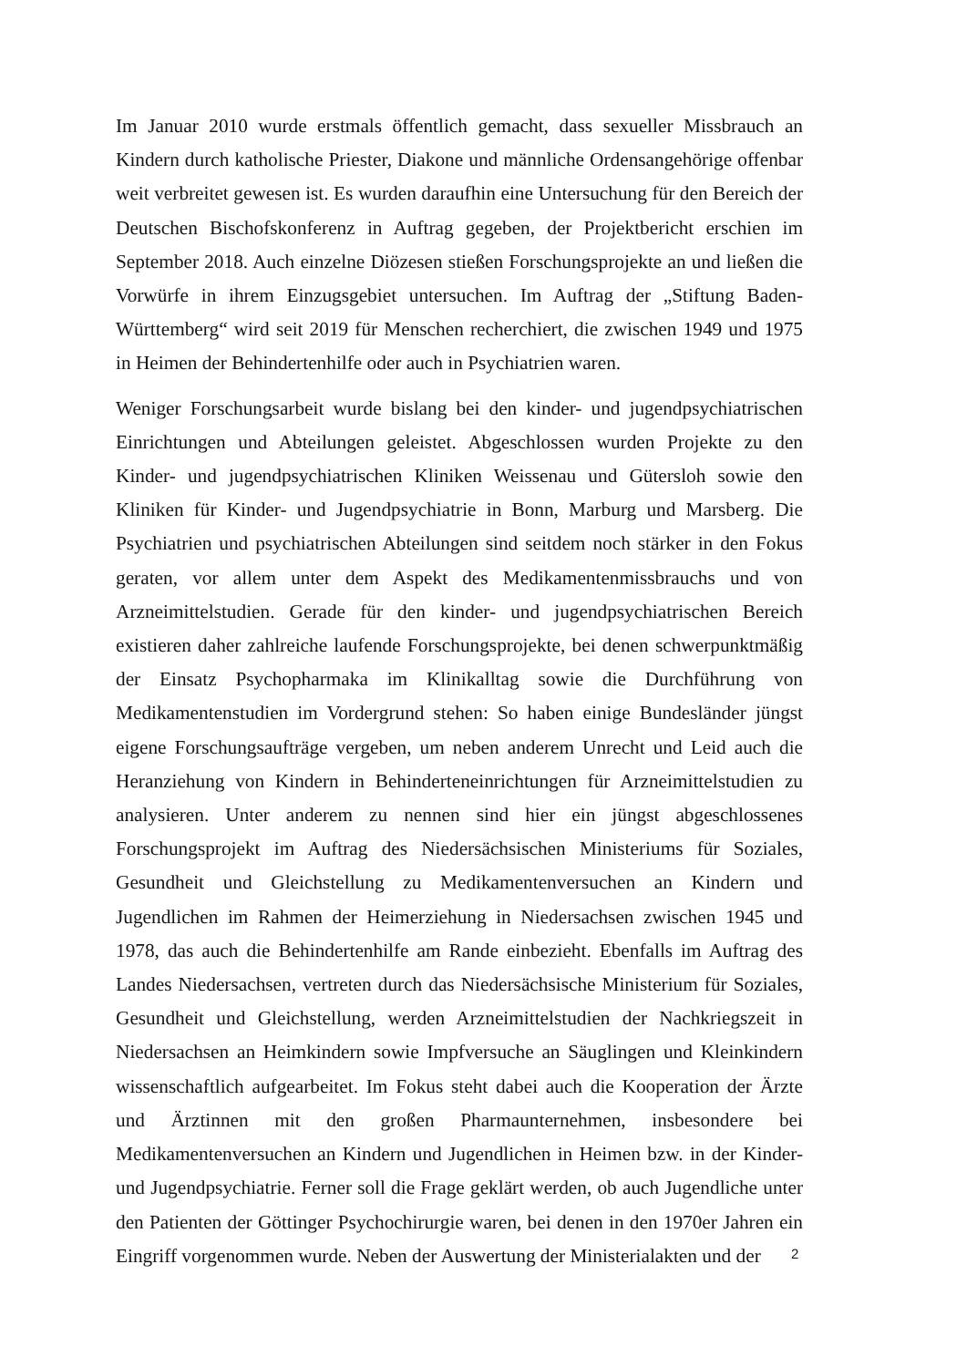Im Januar 2010 wurde erstmals öffentlich gemacht, dass sexueller Missbrauch an Kindern durch katholische Priester, Diakone und männliche Ordensangehörige offenbar weit verbreitet gewesen ist. Es wurden daraufhin eine Untersuchung für den Bereich der Deutschen Bischofskonferenz in Auftrag gegeben, der Projektbericht erschien im September 2018. Auch einzelne Diözesen stießen Forschungsprojekte an und ließen die Vorwürfe in ihrem Einzugsgebiet untersuchen. Im Auftrag der „Stiftung Baden-Württemberg“ wird seit 2019 für Menschen recherchiert, die zwischen 1949 und 1975 in Heimen der Behindertenhilfe oder auch in Psychiatrien waren.
Weniger Forschungsarbeit wurde bislang bei den kinder- und jugendpsychiatrischen Einrichtungen und Abteilungen geleistet. Abgeschlossen wurden Projekte zu den Kinder- und jugendpsychiatrischen Kliniken Weissenau und Gütersloh sowie den Kliniken für Kinder- und Jugendpsychiatrie in Bonn, Marburg und Marsberg. Die Psychiatrien und psychiatrischen Abteilungen sind seitdem noch stärker in den Fokus geraten, vor allem unter dem Aspekt des Medikamentenmissbrauchs und von Arzneimittelstudien. Gerade für den kinder- und jugendpsychiatrischen Bereich existieren daher zahlreiche laufende Forschungsprojekte, bei denen schwerpunktmäßig der Einsatz Psychopharmaka im Klinikalltag sowie die Durchführung von Medikamentenstudien im Vordergrund stehen: So haben einige Bundesländer jüngst eigene Forschungsaufträge vergeben, um neben anderem Unrecht und Leid auch die Heranziehung von Kindern in Behinderteneinrichtungen für Arzneimittelstudien zu analysieren. Unter anderem zu nennen sind hier ein jüngst abgeschlossenes Forschungsprojekt im Auftrag des Niedersächsischen Ministeriums für Soziales, Gesundheit und Gleichstellung zu Medikamentenversuchen an Kindern und Jugendlichen im Rahmen der Heimerziehung in Niedersachsen zwischen 1945 und 1978, das auch die Behindertenhilfe am Rande einbezieht. Ebenfalls im Auftrag des Landes Niedersachsen, vertreten durch das Niedersächsische Ministerium für Soziales, Gesundheit und Gleichstellung, werden Arzneimittelstudien der Nachkriegszeit in Niedersachsen an Heimkindern sowie Impfversuche an Säuglingen und Kleinkindern wissenschaftlich aufgearbeitet. Im Fokus steht dabei auch die Kooperation der Ärzte und Ärztinnen mit den großen Pharmaunternehmen, insbesondere bei Medikamentenversuchen an Kindern und Jugendlichen in Heimen bzw. in der Kinder- und Jugendpsychiatrie. Ferner soll die Frage geklärt werden, ob auch Jugendliche unter den Patienten der Göttinger Psychochirurgie waren, bei denen in den 1970er Jahren ein Eingriff vorgenommen wurde. Neben der Auswertung der Ministerialakten und der
2